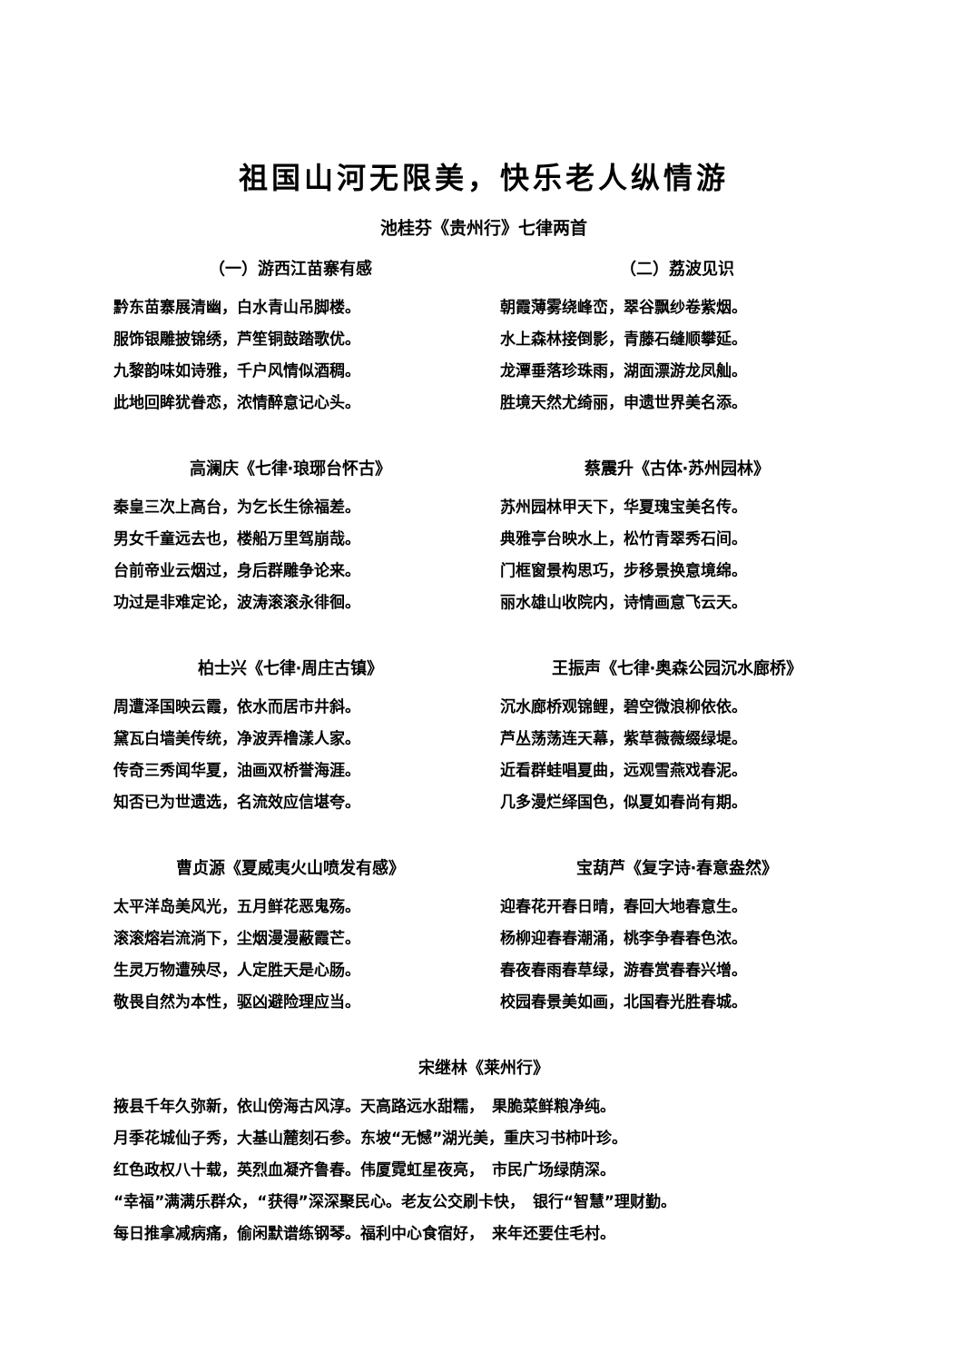祖国山河无限美，快乐老人纵情游
池桂芬《贵州行》七律两首
（一）游西江苗寨有感
黔东苗寨展清幽，白水青山吊脚楼。
服饰银雕披锦绣，芦笙铜鼓踏歌优。
九黎韵味如诗雅，千户风情似酒稠。
此地回眸犹眷恋，浓情醉意记心头。
（二）荔波见识
朝霞薄雾绕峰峦，翠谷飘纱卷紫烟。
水上森林接倒影，青藤石缝顺攀延。
龙潭垂落珍珠雨，湖面漂游龙凤舢。
胜境天然尤绮丽，申遗世界美名添。
高澜庆《七律·琅琊台怀古》
秦皇三次上高台，为乞长生徐福差。
男女千童远去也，楼船万里驾崩哉。
台前帝业云烟过，身后群雕争论来。
功过是非难定论，波涛滚滚永徘徊。
蔡震升《古体·苏州园林》
苏州园林甲天下，华夏瑰宝美名传。
典雅亭台映水上，松竹青翠秀石间。
门框窗景构思巧，步移景换意境绵。
丽水雄山收院内，诗情画意飞云天。
柏士兴《七律·周庄古镇》
周遭泽国映云霞，依水而居市井斜。
黛瓦白墙美传统，净波弄橹漾人家。
传奇三秀闻华夏，油画双桥誉海涯。
知否已为世遗选，名流效应信堪夸。
王振声《七律·奥森公园沉水廊桥》
沉水廊桥观锦鲤，碧空微浪柳依依。
芦丛荡荡连天幕，紫草薇薇缀绿堤。
近看群蛙唱夏曲，远观雪燕戏春泥。
几多漫烂绎国色，似夏如春尚有期。
曹贞源《夏威夷火山喷发有感》
太平洋岛美风光，五月鲜花恶鬼殇。
滚滚熔岩流淌下，尘烟漫漫蔽霞芒。
生灵万物遭殃尽，人定胜天是心肠。
敬畏自然为本性，驱凶避险理应当。
宝葫芦《复字诗·春意盎然》
迎春花开春日晴，春回大地春意生。
杨柳迎春春潮涌，桃李争春春色浓。
春夜春雨春草绿，游春赏春春兴增。
校园春景美如画，北国春光胜春城。
宋继林《莱州行》
掖县千年久弥新，依山傍海古风淳。天高路远水甜糯，　果脆菜鲜粮净纯。
月季花城仙子秀，大基山麓刻石参。东坡“无憾”湖光美，重庆习书柿叶珍。
红色政权八十载，英烈血凝齐鲁春。伟厦霓虹星夜亮，　市民广场绿荫深。
“幸福”满满乐群众，“获得”深深聚民心。老友公交刷卡快，　银行“智慧”理财勤。
每日推拿减病痛，偷闲默谱练钢琴。福利中心食宿好，　来年还要住毛村。